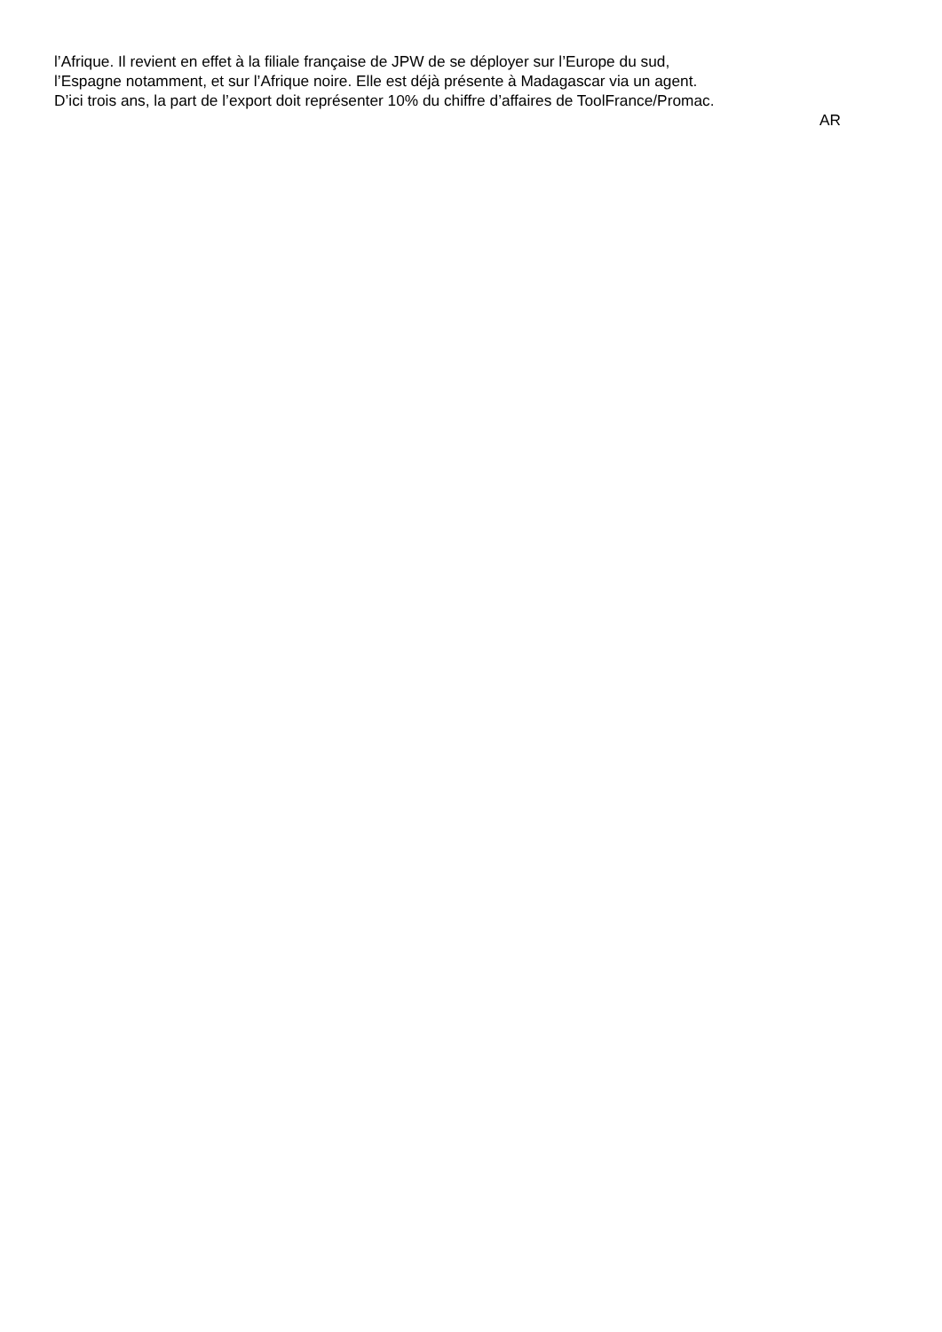l’Afrique. Il revient en effet à la filiale française de JPW de se déployer sur l’Europe du sud,
l’Espagne notamment, et sur l’Afrique noire. Elle est déjà présente à Madagascar via un agent.
D’ici trois ans, la part de l’export doit représenter 10% du chiffre d’affaires de ToolFrance/Promac.
AR